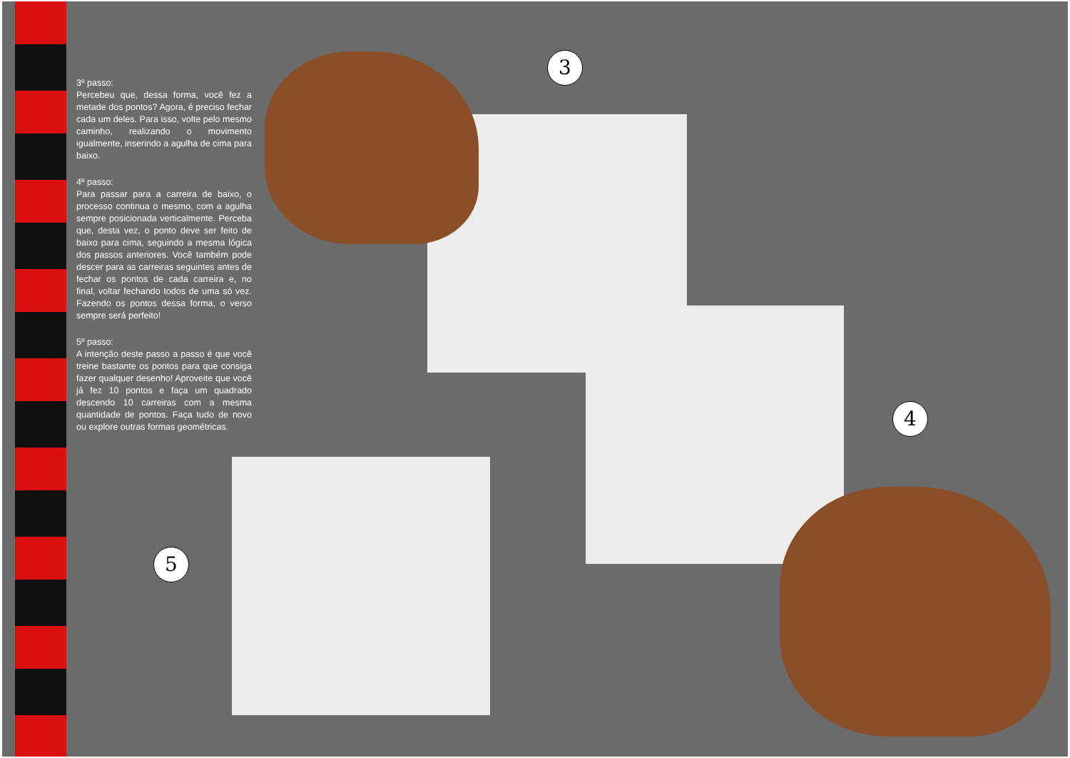3º passo:
Percebeu que, dessa forma, você fez a metade dos pontos? Agora, é preciso fechar cada um deles. Para isso, volte pelo mesmo caminho, realizando o movimento igualmente, inserindo a agulha de cima para baixo.
4º passo:
Para passar para a carreira de baixo, o processo continua o mesmo, com a agulha sempre posicionada verticalmente. Perceba que, desta vez, o ponto deve ser feito de baixo para cima, seguindo a mesma lógica dos passos anteriores. Você também pode descer para as carreiras seguintes antes de fechar os pontos de cada carreira e, no final, voltar fechando todos de uma só vez. Fazendo os pontos dessa forma, o verso sempre será perfeito!
5º passo:
A intenção deste passo a passo é que você treine bastante os pontos para que consiga fazer qualquer desenho! Aproveite que você já fez 10 pontos e faça um quadrado descendo 10 carreiras com a mesma quantidade de pontos. Faça tudo de novo ou explore outras formas geométricas.
3
4
5